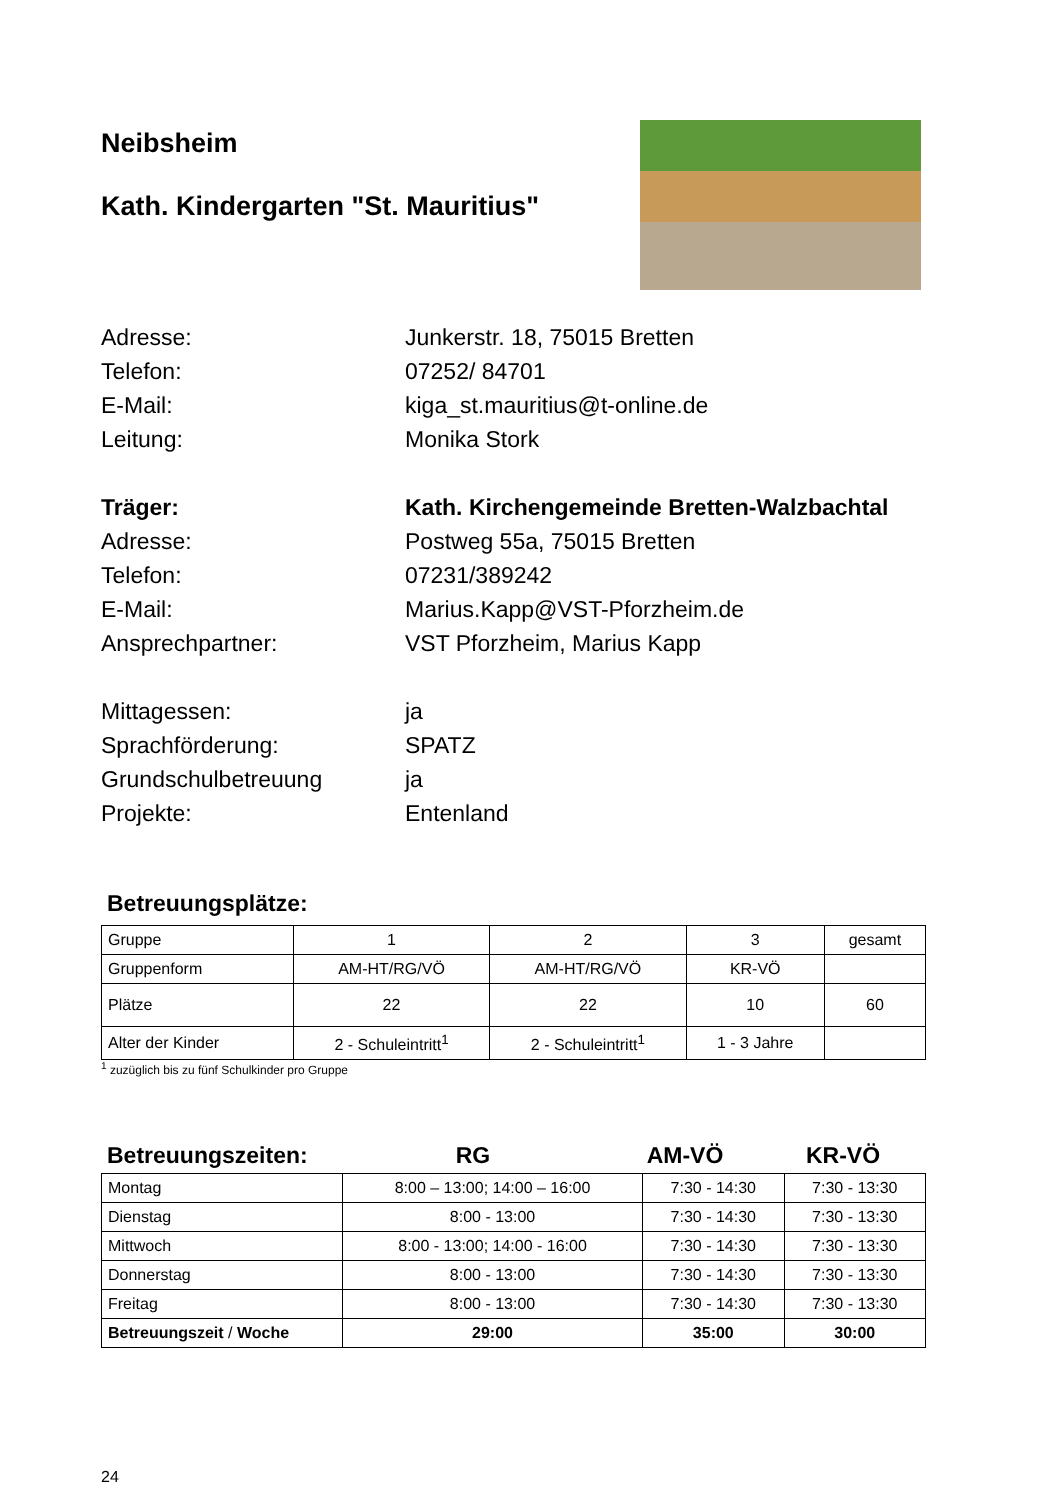Neibsheim
Kath. Kindergarten "St. Mauritius"
Adresse:
Junkerstr. 18, 75015 Bretten
Telefon:
07252/ 84701
E-Mail:
kiga_st.mauritius@t-online.de
Leitung:
Monika Stork
Träger:
Kath. Kirchengemeinde Bretten-Walzbachtal
Adresse:
Postweg 55a, 75015 Bretten
Telefon:
07231/389242
E-Mail:
Marius.Kapp@VST-Pforzheim.de
Ansprechpartner:
VST Pforzheim, Marius Kapp
Mittagessen:
ja
Sprachförderung:
SPATZ
Grundschulbetreuung
ja
Projekte:
Entenland
Betreuungsplätze:
| Gruppe | 1 | 2 | 3 | gesamt |
| Gruppenform | AM-HT/RG/VÖ | AM-HT/RG/VÖ | KR-VÖ | |
| Plätze | 22 | 22 | 10 | 60 |
| Alter der Kinder | 2 - Schuleintritt<sup>1</sup> | 2 - Schuleintritt<sup>1</sup> | 1 - 3 Jahre | |
<sup>1</sup> zuzüglich bis zu fünf Schulkinder pro Gruppe
Betreuungszeiten: RG AM-VÖ KR-VÖ
| Montag | 8:00 – 13:00; 14:00 – 16:00 | 7:30 - 14:30 | 7:30 - 13:30 |
| Dienstag | 8:00 - 13:00 | 7:30 - 14:30 | 7:30 - 13:30 |
| Mittwoch | 8:00 - 13:00; 14:00 - 16:00 | 7:30 - 14:30 | 7:30 - 13:30 |
| Donnerstag | 8:00 - 13:00 | 7:30 - 14:30 | 7:30 - 13:30 |
| Freitag | 8:00 - 13:00 | 7:30 - 14:30 | 7:30 - 13:30 |
| Betreuungszeit / Woche | 29:00 | 35:00 | 30:00 |
24